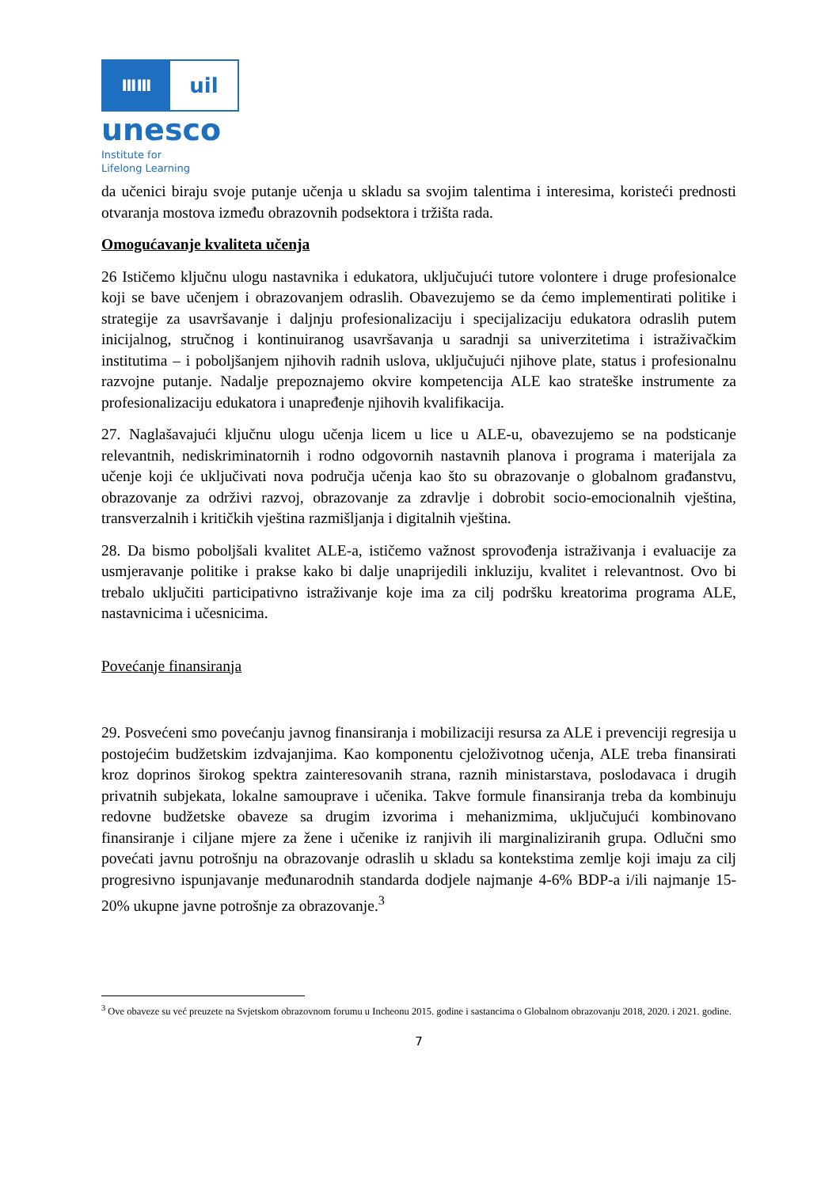ⅢⅢ
uil
unesco
Institute for
Lifelong Learning
da učenici biraju svoje putanje učenja u skladu sa svojim talentima i interesima, koristeći prednosti otvaranja mostova između obrazovnih podsektora i tržišta rada.
Omogućavanje kvaliteta učenja
26 Ističemo ključnu ulogu nastavnika i edukatora, uključujući tutore volontere i druge profesionalce koji se bave učenjem i obrazovanjem odraslih. Obavezujemo se da ćemo implementirati politike i strategije za usavršavanje i daljnju profesionalizaciju i specijalizaciju edukatora odraslih putem inicijalnog, stručnog i kontinuiranog usavršavanja u saradnji sa univerzitetima i istraživačkim institutima – i poboljšanjem njihovih radnih uslova, uključujući njihove plate, status i profesionalnu razvojne putanje. Nadalje prepoznajemo okvire kompetencija ALE kao strateške instrumente za profesionalizaciju edukatora i unapređenje njihovih kvalifikacija.
27. Naglašavajući ključnu ulogu učenja licem u lice u ALE-u, obavezujemo se na podsticanje relevantnih, nediskriminatornih i rodno odgovornih nastavnih planova i programa i materijala za učenje koji će uključivati nova područja učenja kao što su obrazovanje o globalnom građanstvu, obrazovanje za održivi razvoj, obrazovanje za zdravlje i dobrobit socio-emocionalnih vještina, transverzalnih i kritičkih vještina razmišljanja i digitalnih vještina.
28. Da bismo poboljšali kvalitet ALE-a, ističemo važnost sprovođenja istraživanja i evaluacije za usmjeravanje politike i prakse kako bi dalje unaprijedili inkluziju, kvalitet i relevantnost. Ovo bi trebalo uključiti participativno istraživanje koje ima za cilj podršku kreatorima programa ALE, nastavnicima i učesnicima.
Povećanje finansiranja
29. Posvećeni smo povećanju javnog finansiranja i mobilizaciji resursa za ALE i prevenciji regresija u postojećim budžetskim izdvajanjima. Kao komponentu cjeloživotnog učenja, ALE treba finansirati kroz doprinos širokog spektra zainteresovanih strana, raznih ministarstava, poslodavaca i drugih privatnih subjekata, lokalne samouprave i učenika. Takve formule finansiranja treba da kombinuju redovne budžetske obaveze sa drugim izvorima i mehanizmima, uključujući kombinovano finansiranje i ciljane mjere za žene i učenike iz ranjivih ili marginaliziranih grupa. Odlučni smo povećati javnu potrošnju na obrazovanje odraslih u skladu sa kontekstima zemlje koji imaju za cilj progresivno ispunjavanje međunarodnih standarda dodjele najmanje 4-6% BDP-a i/ili najmanje 15-20% ukupne javne potrošnje za obrazovanje.<sup>3</sup>
<sup>3</sup> Ove obaveze su već preuzete na Svjetskom obrazovnom forumu u Incheonu 2015. godine i sastancima o Globalnom obrazovanju 2018, 2020. i 2021. godine.
7